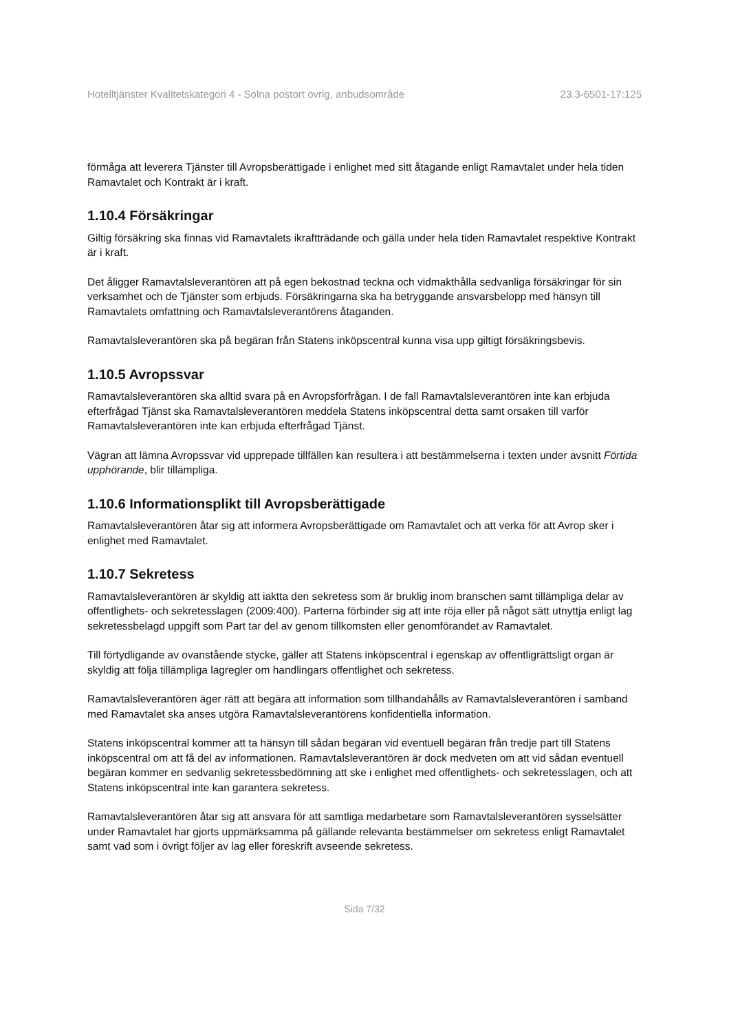Hotelltjänster Kvalitetskategori 4 - Solna postort övrig, anbudsområde 23.3-6501-17:125
förmåga att leverera Tjänster till Avropsberättigade i enlighet med sitt åtagande enligt Ramavtalet under hela tiden Ramavtalet och Kontrakt är i kraft.
1.10.4 Försäkringar
Giltig försäkring ska finnas vid Ramavtalets ikraftträdande och gälla under hela tiden Ramavtalet respektive Kontrakt är i kraft.
Det åligger Ramavtalsleverantören att på egen bekostnad teckna och vidmakthålla sedvanliga försäkringar för sin verksamhet och de Tjänster som erbjuds. Försäkringarna ska ha betryggande ansvarsbelopp med hänsyn till Ramavtalets omfattning och Ramavtalsleverantörens åtaganden.
Ramavtalsleverantören ska på begäran från Statens inköpscentral kunna visa upp giltigt försäkringsbevis.
1.10.5 Avropssvar
Ramavtalsleverantören ska alltid svara på en Avropsförfrågan. I de fall Ramavtalsleverantören inte kan erbjuda efterfrågad Tjänst ska Ramavtalsleverantören meddela Statens inköpscentral detta samt orsaken till varför Ramavtalsleverantören inte kan erbjuda efterfrågad Tjänst.
Vägran att lämna Avropssvar vid upprepade tillfällen kan resultera i att bestämmelserna i texten under avsnitt Förtida upphörande, blir tillämpliga.
1.10.6 Informationsplikt till Avropsberättigade
Ramavtalsleverantören åtar sig att informera Avropsberättigade om Ramavtalet och att verka för att Avrop sker i enlighet med Ramavtalet.
1.10.7 Sekretess
Ramavtalsleverantören är skyldig att iaktta den sekretess som är bruklig inom branschen samt tillämpliga delar av offentlighets- och sekretesslagen (2009:400). Parterna förbinder sig att inte röja eller på något sätt utnyttja enligt lag sekretessbelagd uppgift som Part tar del av genom tillkomsten eller genomförandet av Ramavtalet.
Till förtydligande av ovanstående stycke, gäller att Statens inköpscentral i egenskap av offentligrättsligt organ är skyldig att följa tillämpliga lagregler om handlingars offentlighet och sekretess.
Ramavtalsleverantören äger rätt att begära att information som tillhandahålls av Ramavtalsleverantören i samband med Ramavtalet ska anses utgöra Ramavtalsleverantörens konfidentiella information.
Statens inköpscentral kommer att ta hänsyn till sådan begäran vid eventuell begäran från tredje part till Statens inköpscentral om att få del av informationen. Ramavtalsleverantören är dock medveten om att vid sådan eventuell begäran kommer en sedvanlig sekretessbedömning att ske i enlighet med offentlighets- och sekretesslagen, och att Statens inköpscentral inte kan garantera sekretess.
Ramavtalsleverantören åtar sig att ansvara för att samtliga medarbetare som Ramavtalsleverantören sysselsätter under Ramavtalet har gjorts uppmärksamma på gällande relevanta bestämmelser om sekretess enligt Ramavtalet samt vad som i övrigt följer av lag eller föreskrift avseende sekretess.
Sida 7/32